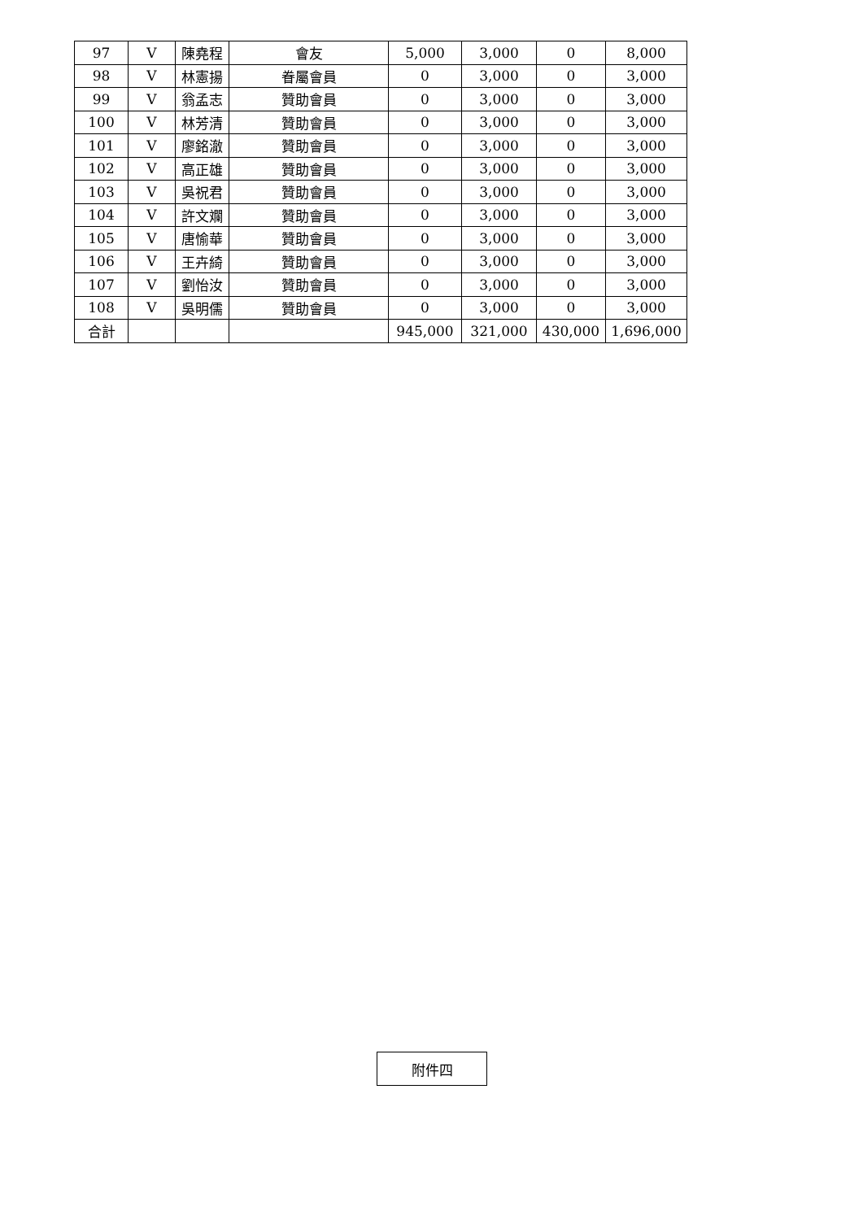| 97 | V | 陳堯程 | 會友 | 5,000 | 3,000 | 0 | 8,000 |
| 98 | V | 林憲揚 | 眷屬會員 | 0 | 3,000 | 0 | 3,000 |
| 99 | V | 翁孟志 | 贊助會員 | 0 | 3,000 | 0 | 3,000 |
| 100 | V | 林芳清 | 贊助會員 | 0 | 3,000 | 0 | 3,000 |
| 101 | V | 廖銘澈 | 贊助會員 | 0 | 3,000 | 0 | 3,000 |
| 102 | V | 高正雄 | 贊助會員 | 0 | 3,000 | 0 | 3,000 |
| 103 | V | 吳祝君 | 贊助會員 | 0 | 3,000 | 0 | 3,000 |
| 104 | V | 許文斕 | 贊助會員 | 0 | 3,000 | 0 | 3,000 |
| 105 | V | 唐愉華 | 贊助會員 | 0 | 3,000 | 0 | 3,000 |
| 106 | V | 王卉綺 | 贊助會員 | 0 | 3,000 | 0 | 3,000 |
| 107 | V | 劉怡汝 | 贊助會員 | 0 | 3,000 | 0 | 3,000 |
| 108 | V | 吳明儒 | 贊助會員 | 0 | 3,000 | 0 | 3,000 |
| 合計 | | | | 945,000 | 321,000 | 430,000 | 1,696,000 |
附件四